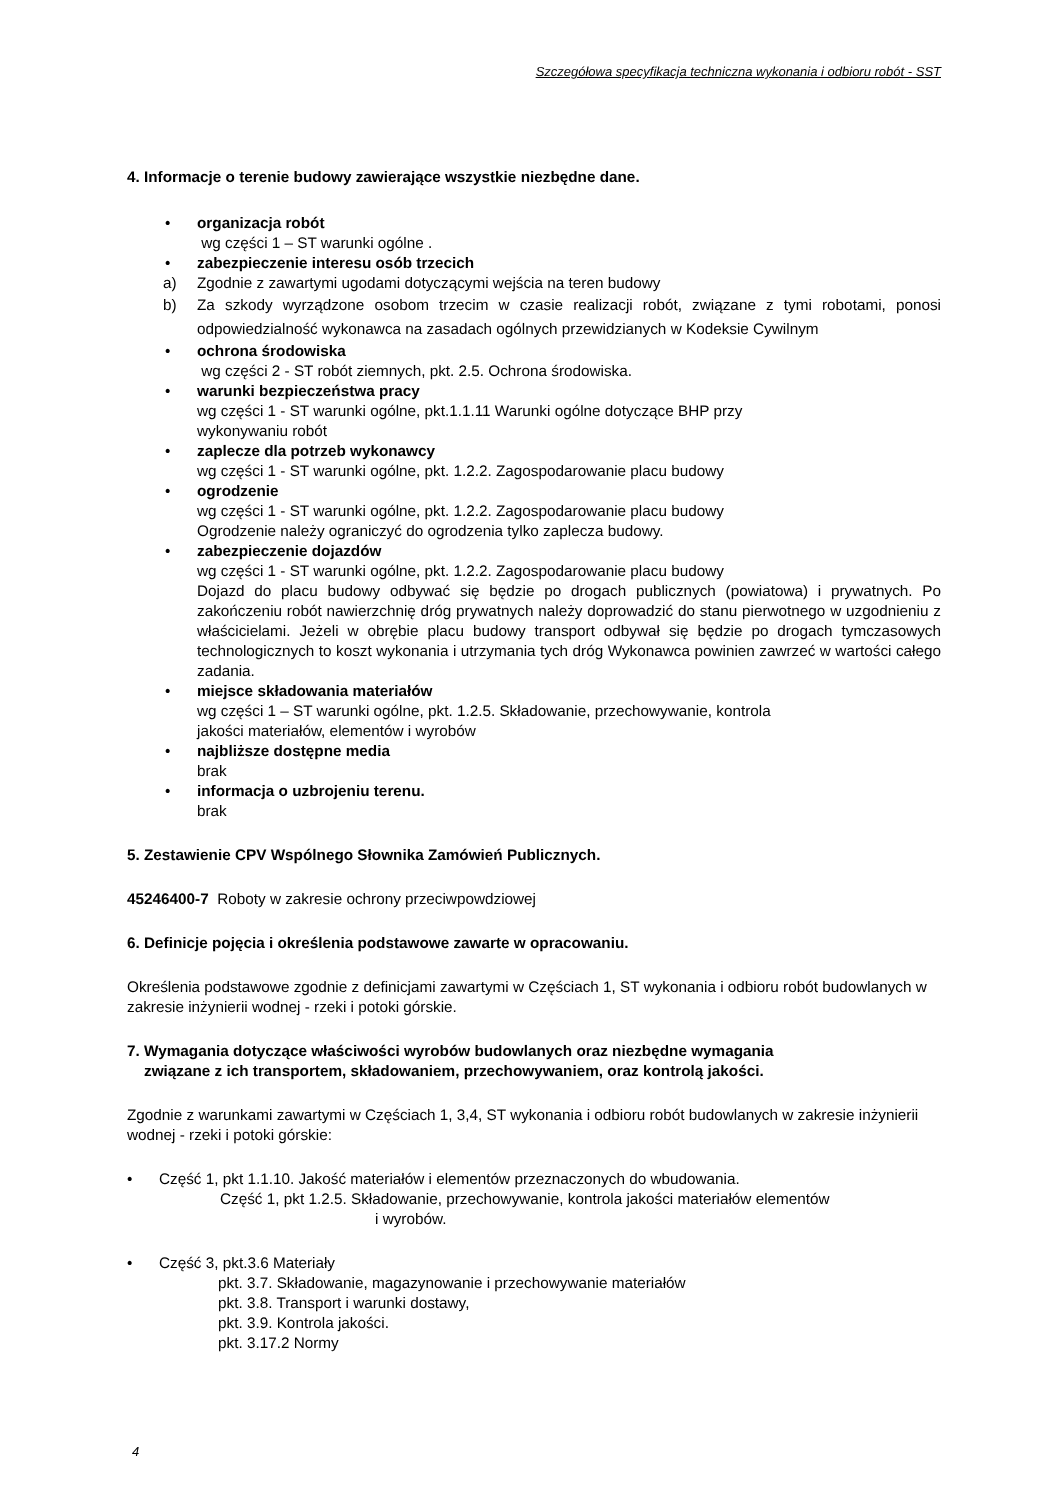Szczegółowa specyfikacja techniczna wykonania i odbioru robót - SST
4. Informacje o terenie budowy zawierające wszystkie niezbędne dane.
• organizacja robót
wg części 1 – ST warunki ogólne .
• zabezpieczenie interesu osób trzecich
a) Zgodnie z zawartymi ugodami dotyczącymi wejścia na teren budowy
b) Za szkody wyrządzone osobom trzecim w czasie realizacji robót, związane z tymi robotami, ponosi odpowiedzialność wykonawca na zasadach ogólnych przewidzianych w Kodeksie Cywilnym
• ochrona środowiska
wg części 2 - ST robót ziemnych, pkt. 2.5. Ochrona środowiska.
• warunki bezpieczeństwa pracy
wg części 1 - ST warunki ogólne, pkt.1.1.11 Warunki ogólne dotyczące BHP przy
wykonywaniu robót
• zaplecze dla potrzeb wykonawcy
wg części 1 - ST warunki ogólne, pkt. 1.2.2. Zagospodarowanie placu budowy
• ogrodzenie
wg części 1 - ST warunki ogólne, pkt. 1.2.2. Zagospodarowanie placu budowy
Ogrodzenie należy ograniczyć do ogrodzenia tylko zaplecza budowy.
• zabezpieczenie dojazdów
wg części 1 - ST warunki ogólne, pkt. 1.2.2. Zagospodarowanie placu budowy
Dojazd do placu budowy odbywać się będzie po drogach publicznych (powiatowa) i prywatnych. Po zakończeniu robót nawierzchnię dróg prywatnych należy doprowadzić do stanu pierwotnego w uzgodnieniu z właścicielami. Jeżeli w obrębie placu budowy transport odbywał się będzie po drogach tymczasowych technologicznych to koszt wykonania i utrzymania tych dróg Wykonawca powinien zawrzeć w wartości całego zadania.
• miejsce składowania materiałów
wg części 1 – ST warunki ogólne, pkt. 1.2.5. Składowanie, przechowywanie, kontrola
jakości materiałów, elementów i wyrobów
• najbliższe dostępne media
brak
• informacja o uzbrojeniu terenu.
brak
5. Zestawienie CPV Wspólnego Słownika Zamówień Publicznych.
45246400-7 Roboty w zakresie ochrony przeciwpowdziowej
6. Definicje pojęcia i określenia podstawowe zawarte w opracowaniu.
Określenia podstawowe zgodnie z definicjami zawartymi w Częściach 1, ST wykonania i odbioru robót budowlanych w zakresie inżynierii wodnej - rzeki i potoki górskie.
7. Wymagania dotyczące właściwości wyrobów budowlanych oraz niezbędne wymagania
związane z ich transportem, składowaniem, przechowywaniem, oraz kontrolą jakości.
Zgodnie z warunkami zawartymi w Częściach 1, 3,4, ST wykonania i odbioru robót budowlanych w zakresie inżynierii wodnej - rzeki i potoki górskie:
• Część 1, pkt 1.1.10. Jakość materiałów i elementów przeznaczonych do wbudowania.
Część 1, pkt 1.2.5. Składowanie, przechowywanie, kontrola jakości materiałów elementów
i wyrobów.
• Część 3, pkt.3.6 Materiały
pkt. 3.7. Składowanie, magazynowanie i przechowywanie materiałów
pkt. 3.8. Transport i warunki dostawy,
pkt. 3.9. Kontrola jakości.
pkt. 3.17.2 Normy
4